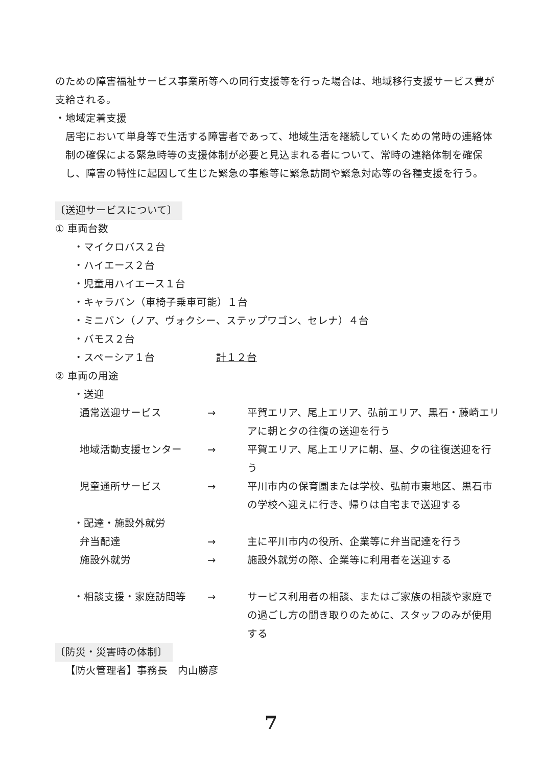のための障害福祉サービス事業所等への同行支援等を行った場合は、地域移行支援サービス費が支給される。
・地域定着支援
居宅において単身等で生活する障害者であって、地域生活を継続していくための常時の連絡体制の確保による緊急時等の支援体制が必要と見込まれる者について、常時の連絡体制を確保し、障害の特性に起因して生じた緊急の事態等に緊急訪問や緊急対応等の各種支援を行う。
〔送迎サービスについて〕
① 車両台数
・マイクロバス２台
・ハイエース２台
・児童用ハイエース１台
・キャラバン（車椅子乗車可能）１台
・ミニバン（ノア、ヴォクシー、ステップワゴン、セレナ）４台
・バモス２台
・スペーシア１台　　　　　　計１２台
② 車両の用途
・送迎
通常送迎サービス → 平賀エリア、尾上エリア、弘前エリア、黒石・藤崎エリアに朝と夕の往復の送迎を行う
地域活動支援センター → 平賀エリア、尾上エリアに朝、昼、夕の往復送迎を行う
児童通所サービス → 平川市内の保育園または学校、弘前市東地区、黒石市の学校へ迎えに行き、帰りは自宅まで送迎する
・配達・施設外就労
弁当配達 → 主に平川市内の役所、企業等に弁当配達を行う
施設外就労 → 施設外就労の際、企業等に利用者を送迎する
・相談支援・家庭訪問等 → サービス利用者の相談、またはご家族の相談や家庭での過ごし方の聞き取りのために、スタッフのみが使用する
〔防災・災害時の体制〕
【防火管理者】事務長　内山勝彦
7